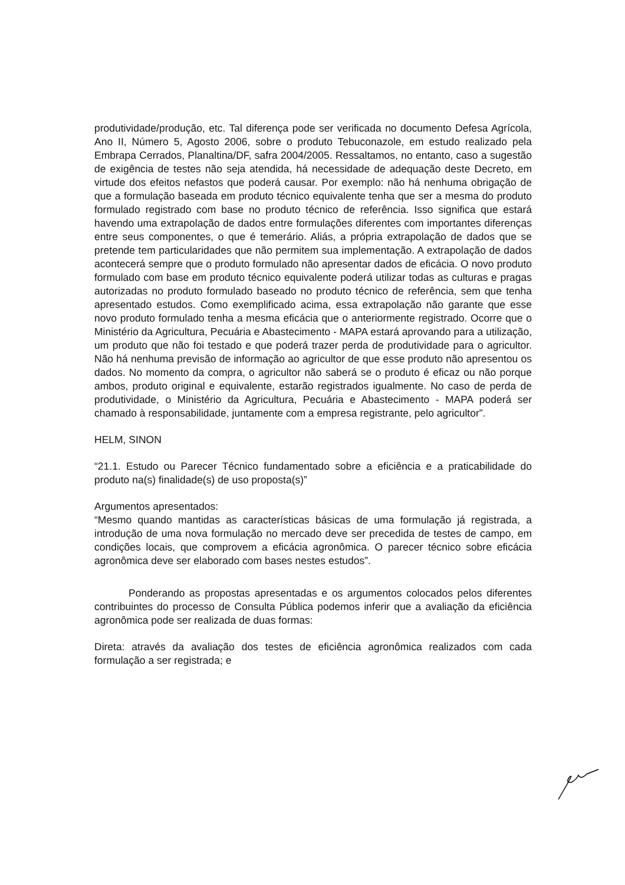produtividade/produção, etc. Tal diferença pode ser verificada no documento Defesa Agrícola, Ano II, Número 5, Agosto 2006, sobre o produto Tebuconazole, em estudo realizado pela Embrapa Cerrados, Planaltina/DF, safra 2004/2005. Ressaltamos, no entanto, caso a sugestão de exigência de testes não seja atendida, há necessidade de adequação deste Decreto, em virtude dos efeitos nefastos que poderá causar. Por exemplo: não há nenhuma obrigação de que a formulação baseada em produto técnico equivalente tenha que ser a mesma do produto formulado registrado com base no produto técnico de referência. Isso significa que estará havendo uma extrapolação de dados entre formulações diferentes com importantes diferenças entre seus componentes, o que é temerário. Aliás, a própria extrapolação de dados que se pretende tem particularidades que não permitem sua implementação. A extrapolação de dados acontecerá sempre que o produto formulado não apresentar dados de eficácia. O novo produto formulado com base em produto técnico equivalente poderá utilizar todas as culturas e pragas autorizadas no produto formulado baseado no produto técnico de referência, sem que tenha apresentado estudos. Como exemplificado acima, essa extrapolação não garante que esse novo produto formulado tenha a mesma eficácia que o anteriormente registrado. Ocorre que o Ministério da Agricultura, Pecuária e Abastecimento - MAPA estará aprovando para a utilização, um produto que não foi testado e que poderá trazer perda de produtividade para o agricultor. Não há nenhuma previsão de informação ao agricultor de que esse produto não apresentou os dados. No momento da compra, o agricultor não saberá se o produto é eficaz ou não porque ambos, produto original e equivalente, estarão registrados igualmente. No caso de perda de produtividade, o Ministério da Agricultura, Pecuária e Abastecimento - MAPA poderá ser chamado à responsabilidade, juntamente com a empresa registrante, pelo agricultor”.
HELM, SINON
“21.1. Estudo ou Parecer Técnico fundamentado sobre a eficiência e a praticabilidade do produto na(s) finalidade(s) de uso proposta(s)”
Argumentos apresentados:
“Mesmo quando mantidas as características básicas de uma formulação já registrada, a introdução de uma nova formulação no mercado deve ser precedida de testes de campo, em condições locais, que comprovem a eficácia agronômica. O parecer técnico sobre eficácia agronômica deve ser elaborado com bases nestes estudos”.
Ponderando as propostas apresentadas e os argumentos colocados pelos diferentes contribuintes do processo de Consulta Pública podemos inferir que a avaliação da eficiência agronômica pode ser realizada de duas formas:
Direta: através da avaliação dos testes de eficiência agronômica realizados com cada formulação a ser registrada; e